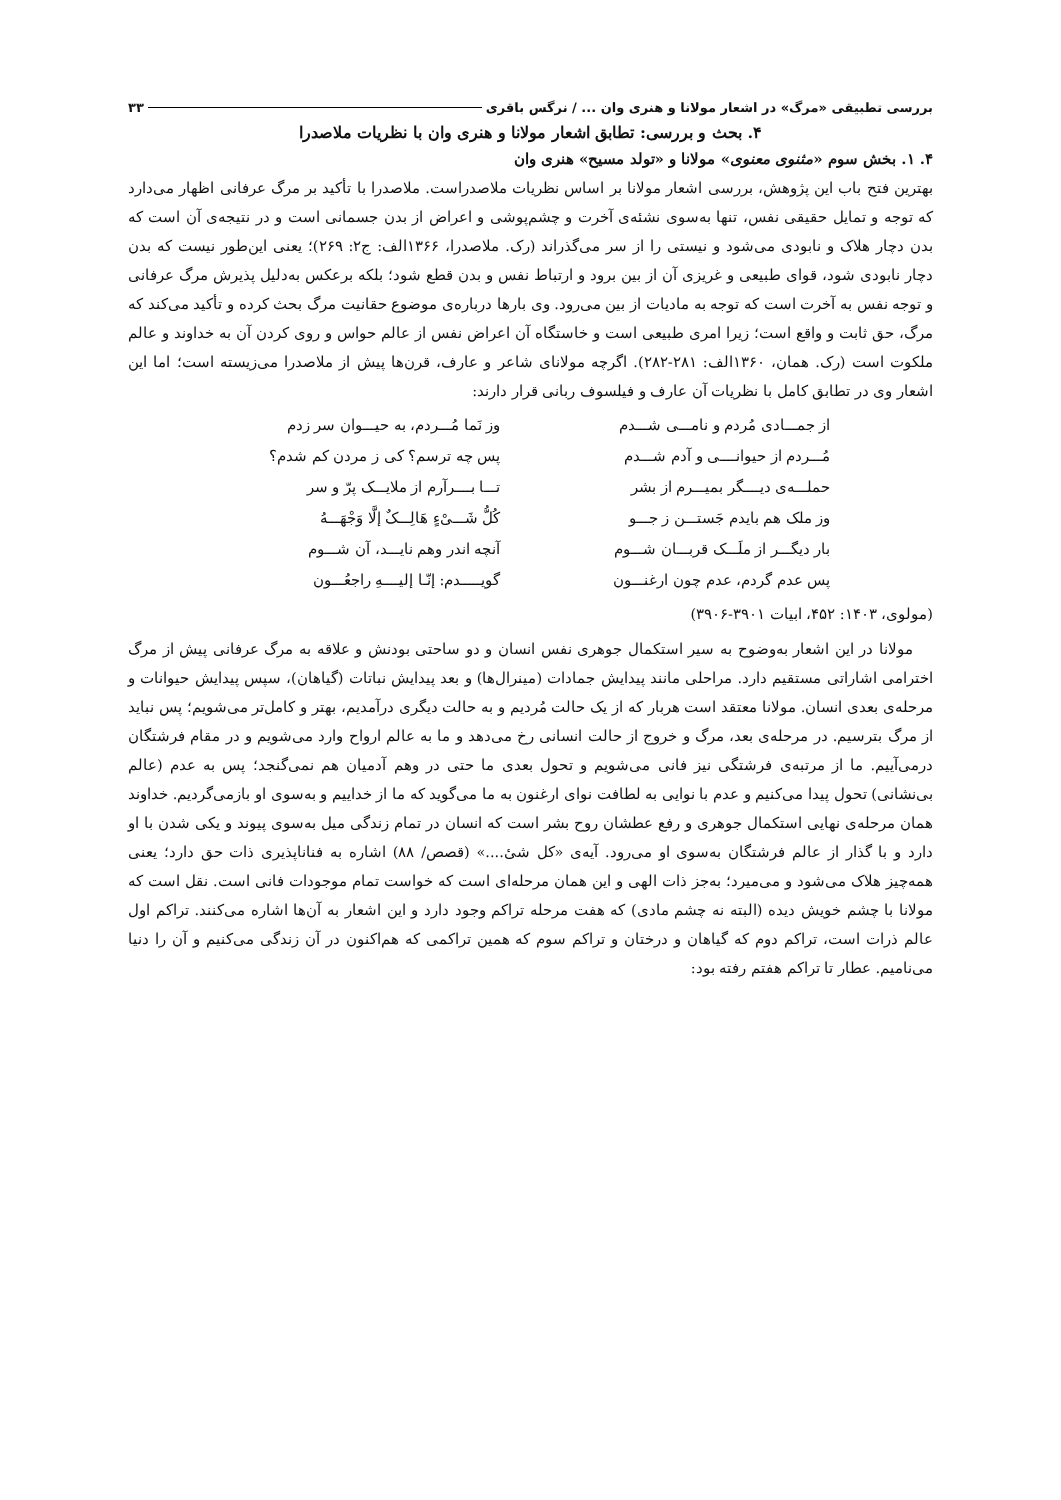بررسی تطبیقی «مرگ» در اشعار مولانا و هنری وان ... / نرگس باقری ۳۳
۴. بحث و بررسی: تطابق اشعار مولانا و هنری وان با نظریات ملاصدرا
۴. ۱. بخش سوم «مثنوی معنوی» مولانا و «تولد مسیح» هنری وان
بهترین فتح باب این پژوهش، بررسی اشعار مولانا بر اساس نظریات ملاصدراست. ملاصدرا با تأکید بر مرگ عرفانی اظهار می‌دارد که توجه و تمایل حقیقی نفس، تنها به‌سوی نشئه‌ی آخرت و چشم‌پوشی و اعراض از بدن جسمانی است و در نتیجه‌ی آن است که بدن دچار هلاک و نابودی می‌شود و نیستی را از سر می‌گذراند (رک. ملاصدرا، ۱۳۶۶الف: ج۲: ۲۶۹)؛ یعنی این‌طور نیست که بدن دچار نابودی شود، قوای طبیعی و غریزی آن از بین برود و ارتباط نفس و بدن قطع شود؛ بلکه برعکس به‌دلیل پذیرش مرگ عرفانی و توجه نفس به آخرت است که توجه به مادیات از بین می‌رود. وی بارها درباره‌ی موضوع حقانیت مرگ بحث کرده و تأکید می‌کند که مرگ، حق ثابت و واقع است؛ زیرا امری طبیعی است و خاستگاه آن اعراض نفس از عالم حواس و روی کردن آن به خداوند و عالم ملکوت است (رک. همان، ۱۳۶۰الف: ۲۸۱-۲۸۲). اگرچه مولانای شاعر و عارف، قرن‌ها پیش از ملاصدرا می‌زیسته است؛ اما این اشعار وی در تطابق کامل با نظریات آن عارف و فیلسوف ربانی قرار دارند:
از جمـــادی مُردم و نامـــی شـــدم وز نَما مُـــردم، به حیـــوان سر زدم
مُـــردم از حیوانــــی و آدم شـــدم پس چه ترسم؟ کی ز مردن کم شدم؟
حملـــه‌ی دیــــگر بمیـــرم از بشر تـــا بــــرآرم از ملایـــک پرّ و سر
وز ملک هم بایدم جَستـــن ز جـــو کُلُّ شَـــیْءٍ هَالِـــکٌ إلَّا وَجْهَـــهُ
بار دیگـــر از ملَـــک قربـــان شـــوم آنچه اندر وهم نایـــد، آن شـــوم
پس عدم گردم، عدم چون ارغنـــون گویـــــدم: إنّـا إلیــــهِ راجعُـــون
(مولوی، ۱۴۰۳: ۴۵۲، ابیات ۳۹۰۱-۳۹۰۶)
مولانا در این اشعار به‌وضوح به سیر استکمال جوهری نفس انسان و دو ساحتی بودنش و علاقه به مرگ عرفانی پیش از مرگ اخترامی اشاراتی مستقیم دارد. مراحلی مانند پیدایش جمادات (مینرال‌ها) و بعد پیدایش نباتات (گیاهان)، سپس پیدایش حیوانات و مرحله‌ی بعدی انسان. مولانا معتقد است هربار که از یک حالت مُردیم و به حالت دیگری درآمدیم، بهتر و کامل‌تر می‌شویم؛ پس نباید از مرگ بترسیم. در مرحله‌ی بعد، مرگ و خروج از حالت انسانی رخ می‌دهد و ما به عالم ارواح وارد می‌شویم و در مقام فرشتگان درمی‌آییم. ما از مرتبه‌ی فرشتگی نیز فانی می‌شویم و تحول بعدی ما حتی در وهم آدمیان هم نمی‌گنجد؛ پس به عدم (عالم بی‌نشانی) تحول پیدا می‌کنیم و عدم با نوایی به لطافت نوای ارغنون به ما می‌گوید که ما از خداییم و به‌سوی او بازمی‌گردیم. خداوند همان مرحله‌ی نهایی استکمال جوهری و رفع عطشان روح بشر است که انسان در تمام زندگی میل به‌سوی پیوند و یکی شدن با او دارد و با گذار از عالم فرشتگان به‌سوی او می‌رود. آیه‌ی «کل شیٔ....» (قصص/ ۸۸) اشاره به فناناپذیری ذات حق دارد؛ یعنی همه‌چیز هلاک می‌شود و می‌میرد؛ به‌جز ذات الهی و این همان مرحله‌ای است که خواست تمام موجودات فانی است. نقل است که مولانا با چشم خویش دیده (البته نه چشم مادی) که هفت مرحله تراکم وجود دارد و این اشعار به آن‌ها اشاره می‌کنند. تراکم اول عالم ذرات است، تراکم دوم که گیاهان و درختان و تراکم سوم که همین تراکمی که هم‌اکنون در آن زندگی می‌کنیم و آن را دنیا می‌نامیم. عطار تا تراکم هفتم رفته بود: